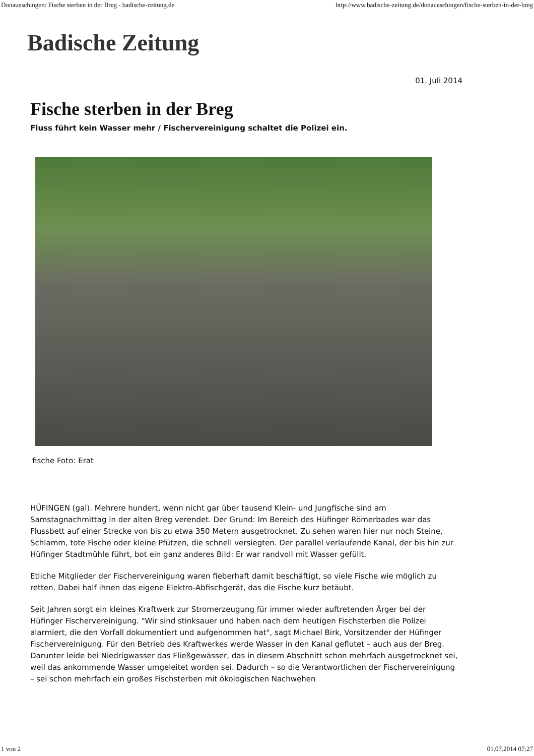Donaueschingen: Fische sterben in der Breg - badische-zeitung.de http://www.badische-zeitung.de/donaueschingen/fische-sterben-in-der-breg
Badische Zeitung
01. Juli 2014
Fische sterben in der Breg
Fluss führt kein Wasser mehr / Fischervereinigung schaltet die Polizei ein.
fische Foto: Erat
HÜFINGEN (gal). Mehrere hundert, wenn nicht gar über tausend Klein- und Jungfische sind am Samstagnachmittag in der alten Breg verendet. Der Grund: Im Bereich des Hüfinger Römerbades war das Flussbett auf einer Strecke von bis zu etwa 350 Metern ausgetrocknet. Zu sehen waren hier nur noch Steine, Schlamm, tote Fische oder kleine Pfützen, die schnell versiegten. Der parallel verlaufende Kanal, der bis hin zur Hüfinger Stadtmühle führt, bot ein ganz anderes Bild: Er war randvoll mit Wasser gefüllt.
Etliche Mitglieder der Fischervereinigung waren fieberhaft damit beschäftigt, so viele Fische wie möglich zu retten. Dabei half ihnen das eigene Elektro-Abfischgerät, das die Fische kurz betäubt.
Seit Jahren sorgt ein kleines Kraftwerk zur Stromerzeugung für immer wieder auftretenden Ärger bei der Hüfinger Fischervereinigung. "Wir sind stinksauer und haben nach dem heutigen Fischsterben die Polizei alarmiert, die den Vorfall dokumentiert und aufgenommen hat", sagt Michael Birk, Vorsitzender der Hüfinger Fischervereinigung. Für den Betrieb des Kraftwerkes werde Wasser in den Kanal geflutet – auch aus der Breg. Darunter leide bei Niedrigwasser das Fließgewässer, das in diesem Abschnitt schon mehrfach ausgetrocknet sei, weil das ankommende Wasser umgeleitet worden sei. Dadurch – so die Verantwortlichen der Fischervereinigung – sei schon mehrfach ein großes Fischsterben mit ökologischen Nachwehen
1 von 2 01.07.2014 07:27